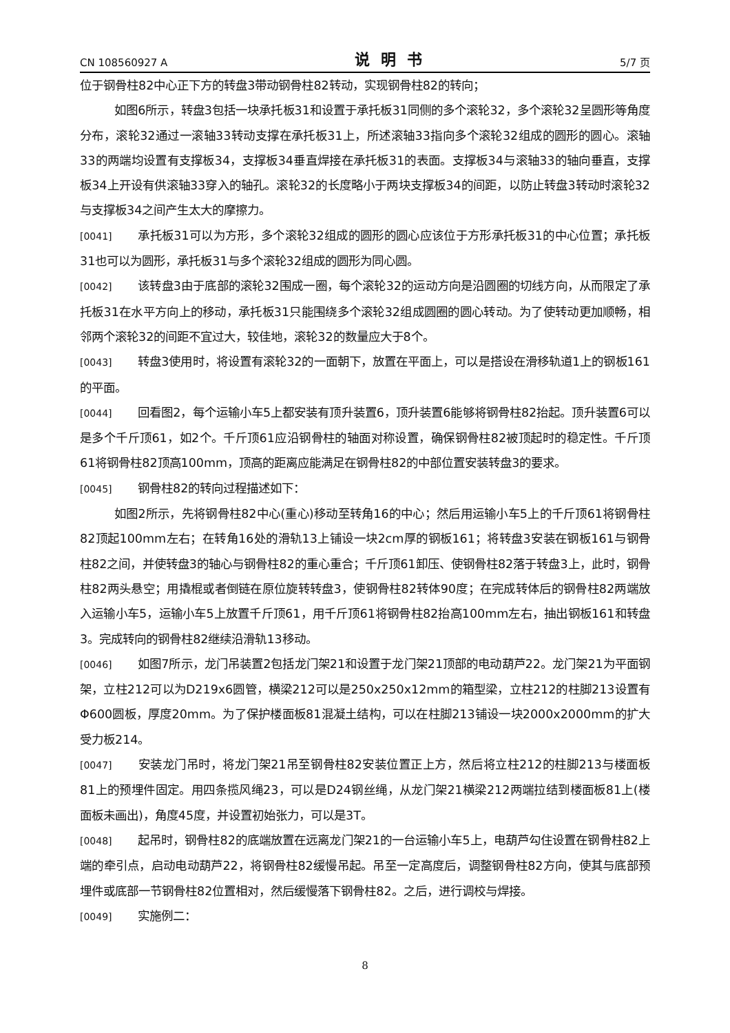CN 108560927 A 说明书 5/7 页
位于钢骨柱82中心正下方的转盘3带动钢骨柱82转动，实现钢骨柱82的转向；
如图6所示，转盘3包括一块承托板31和设置于承托板31同侧的多个滚轮32，多个滚轮32呈圆形等角度分布，滚轮32通过一滚轴33转动支撑在承托板31上，所述滚轴33指向多个滚轮32组成的圆形的圆心。滚轴33的两端均设置有支撑板34，支撑板34垂直焊接在承托板31的表面。支撑板34与滚轴33的轴向垂直，支撑板34上开设有供滚轴33穿入的轴孔。滚轮32的长度略小于两块支撑板34的间距，以防止转盘3转动时滚轮32与支撑板34之间产生太大的摩擦力。
[0041] 承托板31可以为方形，多个滚轮32组成的圆形的圆心应该位于方形承托板31的中心位置；承托板31也可以为圆形，承托板31与多个滚轮32组成的圆形为同心圆。
[0042] 该转盘3由于底部的滚轮32围成一圈，每个滚轮32的运动方向是沿圆圈的切线方向，从而限定了承托板31在水平方向上的移动，承托板31只能围绕多个滚轮32组成圆圈的圆心转动。为了使转动更加顺畅，相邻两个滚轮32的间距不宜过大，较佳地，滚轮32的数量应大于8个。
[0043] 转盘3使用时，将设置有滚轮32的一面朝下，放置在平面上，可以是搭设在滑移轨道1上的钢板161的平面。
[0044] 回看图2，每个运输小车5上都安装有顶升装置6，顶升装置6能够将钢骨柱82抬起。顶升装置6可以是多个千斤顶61，如2个。千斤顶61应沿钢骨柱的轴面对称设置，确保钢骨柱82被顶起时的稳定性。千斤顶61将钢骨柱82顶高100mm，顶高的距离应能满足在钢骨柱82的中部位置安装转盘3的要求。
[0045] 钢骨柱82的转向过程描述如下：
如图2所示，先将钢骨柱82中心(重心)移动至转角16的中心；然后用运输小车5上的千斤顶61将钢骨柱82顶起100mm左右；在转角16处的滑轨13上铺设一块2cm厚的钢板161；将转盘3安装在钢板161与钢骨柱82之间，并使转盘3的轴心与钢骨柱82的重心重合；千斤顶61卸压、使钢骨柱82落于转盘3上，此时，钢骨柱82两头悬空；用撬棍或者倒链在原位旋转转盘3，使钢骨柱82转体90度；在完成转体后的钢骨柱82两端放入运输小车5，运输小车5上放置千斤顶61，用千斤顶61将钢骨柱82抬高100mm左右，抽出钢板161和转盘3。完成转向的钢骨柱82继续沿滑轨13移动。
[0046] 如图7所示，龙门吊装置2包括龙门架21和设置于龙门架21顶部的电动葫芦22。龙门架21为平面钢架，立柱212可以为D219x6圆管，横梁212可以是250x250x12mm的箱型梁，立柱212的柱脚213设置有Φ600圆板，厚度20mm。为了保护楼面板81混凝土结构，可以在柱脚213铺设一块2000x2000mm的扩大受力板214。
[0047] 安装龙门吊时，将龙门架21吊至钢骨柱82安装位置正上方，然后将立柱212的柱脚213与楼面板81上的预埋件固定。用四条揽风绳23，可以是D24钢丝绳，从龙门架21横梁212两端拉结到楼面板81上(楼面板未画出)，角度45度，并设置初始张力，可以是3T。
[0048] 起吊时，钢骨柱82的底端放置在远离龙门架21的一台运输小车5上，电葫芦勾住设置在钢骨柱82上端的牵引点，启动电动葫芦22，将钢骨柱82缓慢吊起。吊至一定高度后，调整钢骨柱82方向，使其与底部预埋件或底部一节钢骨柱82位置相对，然后缓慢落下钢骨柱82。之后，进行调校与焊接。
[0049] 实施例二：
8